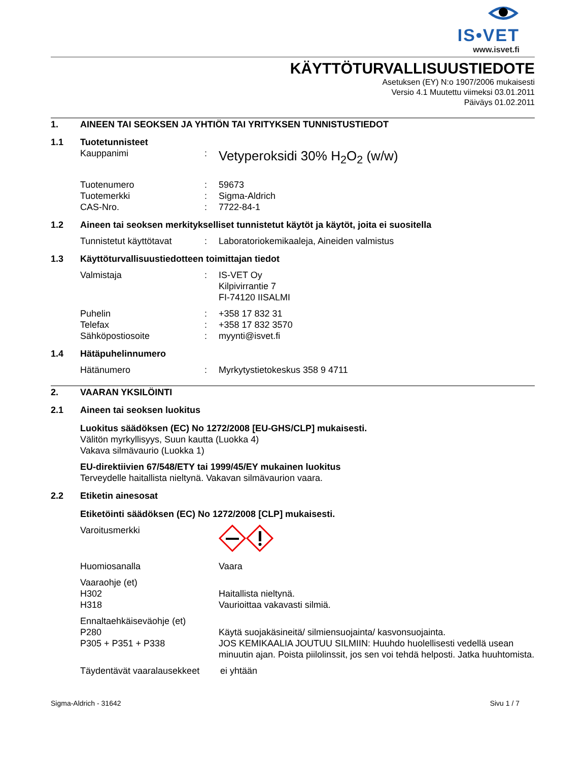IS•VET
www.isvet.fi
KÄYTTÖTURVALLISUUSTIEDOTE
Asetuksen (EY) N:o 1907/2006 mukaisesti
Versio 4.1 Muutettu viimeksi 03.01.2011
Päiväys 01.02.2011
1. AINEEN TAI SEOKSEN JA YHTIÖN TAI YRITYKSEN TUNNISTUSTIEDOT
1.1 Tuotetunnisteet
Kauppanimi: Vetyperoksidi 30% H<sub>2</sub>O<sub>2</sub> (w/w)
Tuotenumero: 59673
Tuotemerkki: Sigma-Aldrich
CAS-Nro.: 7722-84-1
1.2 Aineen tai seoksen merkitykselliset tunnistetut käytöt ja käytöt, joita ei suositella
Tunnistetut käyttötavat: Laboratoriokemikaaleja, Aineiden valmistus
1.3 Käyttöturvallisuustiedotteen toimittajan tiedot
Valmistaja: IS-VET Oy
Kilpivirrantie 7
FI-74120 IISALMI
Puhelin: +358 17 832 31
Telefax: +358 17 832 3570
Sähköpostiosoite: myynti@isvet.fi
1.4 Hätäpuhelinnumero
Hätänumero: Myrkytystietokeskus 358 9 4711
2. VAARAN YKSILÖINTI
2.1 Aineen tai seoksen luokitus
Luokitus säädöksen (EC) No 1272/2008 [EU-GHS/CLP] mukaisesti.
Välitön myrkyllisyys, Suun kautta (Luokka 4)
Vakava silmävaurio (Luokka 1)
EU-direktiivien 67/548/ETY tai 1999/45/EY mukainen luokitus
Terveydelle haitallista nieltynä. Vakavan silmävaurion vaara.
2.2 Etiketin ainesosat
Etiketöinti säädöksen (EC) No 1272/2008 [CLP] mukaisesti.
Varoitusmerkki
Huomiosanalla Vaara
Vaaraohje (et)
H302
H318
Haitallista nieltynä.
Vaurioittaa vakavasti silmiä.
Ennaltaehkäiseväohje (et)
P280
P305 + P351 + P338
Käytä suojakäsineitä/ silmiensuojainta/ kasvonsuojainta.
JOS KEMIKAALIA JOUTUU SILMIIN: Huuhdo huolellisesti vedellä usean minuutin ajan. Poista piilolinssit, jos sen voi tehdä helposti. Jatka huuhtomista.
Täydentävät vaaralausekkeet ei yhtään
Sigma-Aldrich - 31642 Sivu 1 / 7